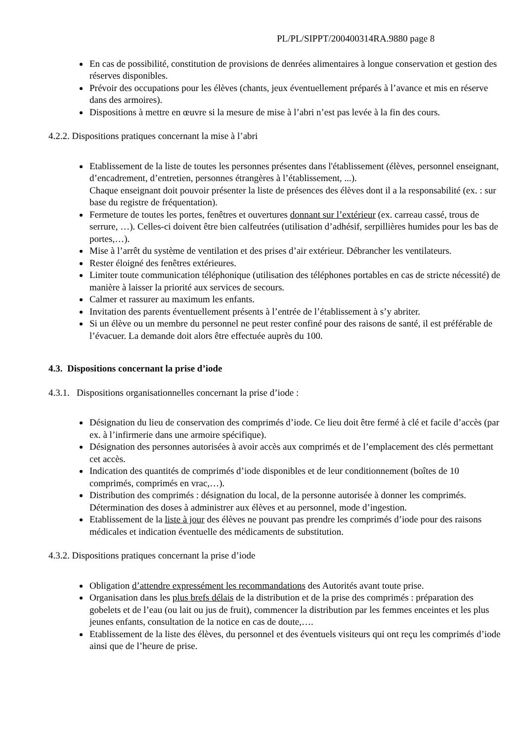PL/PL/SIPPT/200400314RA.9880 page 8
En cas de possibilité, constitution de provisions de denrées alimentaires à longue conservation et gestion des réserves disponibles.
Prévoir des occupations pour les élèves (chants, jeux éventuellement préparés à l’avance et mis en réserve dans des armoires).
Dispositions à mettre en œuvre si la mesure de mise à l’abri n’est pas levée à la fin des cours.
4.2.2. Dispositions pratiques concernant la mise à l’abri
Etablissement de la liste de toutes les personnes présentes dans l'établissement (élèves, personnel enseignant, d’encadrement, d’entretien, personnes étrangères à l’établissement, ...).
Chaque enseignant doit pouvoir présenter la liste de présences des élèves dont il a la responsabilité (ex. : sur base du registre de fréquentation).
Fermeture de toutes les portes, fenêtres et ouvertures donnant sur l’extérieur (ex. carreau cassé, trous de serrure, …). Celles-ci doivent être bien calfeutrées (utilisation d’adhésif, serpillières humides pour les bas de portes,…).
Mise à l’arrêt du système de ventilation et des prises d’air extérieur. Débrancher les ventilateurs.
Rester éloigné des fenêtres extérieures.
Limiter toute communication téléphonique (utilisation des téléphones portables en cas de stricte nécessité) de manière à laisser la priorité aux services de secours.
Calmer et rassurer au maximum les enfants.
Invitation des parents éventuellement présents à l’entrée de l’établissement à s’y abriter.
Si un élève ou un membre du personnel ne peut rester confiné pour des raisons de santé, il est préférable de l’évacuer. La demande doit alors être effectuée auprès du 100.
4.3. Dispositions concernant la prise d’iode
4.3.1. Dispositions organisationnelles concernant la prise d’iode :
Désignation du lieu de conservation des comprimés d’iode. Ce lieu doit être fermé à clé et facile d’accès (par ex. à l’infirmerie dans une armoire spécifique).
Désignation des personnes autorisées à avoir accès aux comprimés et de l’emplacement des clés permettant cet accès.
Indication des quantités de comprimés d’iode disponibles et de leur conditionnement (boîtes de 10 comprimés, comprimés en vrac,…).
Distribution des comprimés : désignation du local, de la personne autorisée à donner les comprimés. Détermination des doses à administrer aux élèves et au personnel, mode d’ingestion.
Etablissement de la liste à jour des élèves ne pouvant pas prendre les comprimés d’iode pour des raisons médicales et indication éventuelle des médicaments de substitution.
4.3.2. Dispositions pratiques concernant la prise d’iode
Obligation d’attendre expressément les recommandations des Autorités avant toute prise.
Organisation dans les plus brefs délais de la distribution et de la prise des comprimés : préparation des gobelets et de l’eau (ou lait ou jus de fruit), commencer la distribution par les femmes enceintes et les plus jeunes enfants, consultation de la notice en cas de doute,….
Etablissement de la liste des élèves, du personnel et des éventuels visiteurs qui ont reçu les comprimés d’iode ainsi que de l’heure de prise.